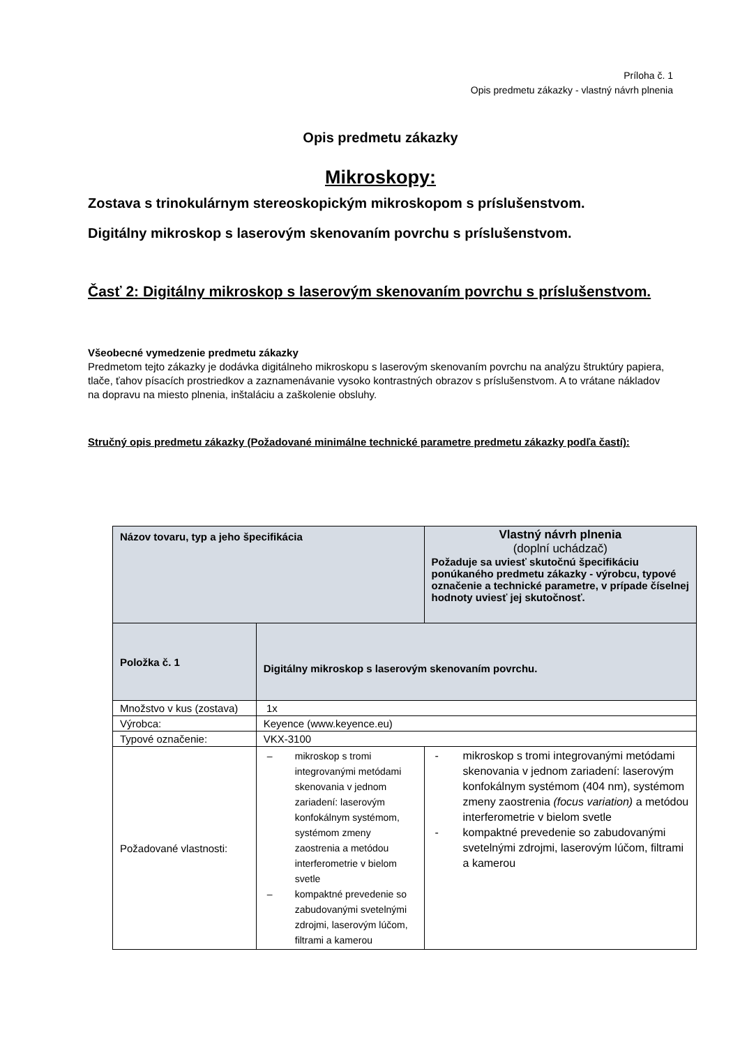Príloha č. 1
Opis predmetu zákazky - vlastný návrh plnenia
Opis predmetu zákazky
Mikroskopy:
Zostava s trinokulárnym stereoskopickým mikroskopom s príslušenstvom.
Digitálny mikroskop s laserovým skenovaním povrchu s príslušenstvom.
Časť 2: Digitálny mikroskop s laserovým skenovaním povrchu s príslušenstvom.
Všeobecné vymedzenie predmetu zákazky
Predmetom tejto zákazky je dodávka digitálneho mikroskopu s laserovým skenovaním povrchu na analýzu štruktúry papiera, tlače, ťahov písacích prostriedkov a zaznamenávanie vysoko kontrastných obrazov s príslušenstvom. A to vrátane nákladov na dopravu na miesto plnenia, inštaláciu a zaškolenie obsluhy.
Stručný opis predmetu zákazky (Požadované minimálne technické parametre predmetu zákazky podľa častí):
| Názov tovaru, typ a jeho špecifikácia | | Vlastný návrh plnenia (doplní uchádzač) Požaduje sa uviesť skutočnú špecifikáciu ponúkaného predmetu zákazky - výrobcu, typové označenie a technické parametre, v prípade číselnej hodnoty uviesť jej skutočnosť. |
| Položka č. 1 | Digitálny mikroskop s laserovým skenovaním povrchu. | |
| Množstvo v kus (zostava) | 1x | |
| Výrobca: | Keyence (www.keyence.eu) | |
| Typové označenie: | VKX-3100 | |
| Požadované vlastnosti: | – mikroskop s tromi integrovanými metódami skenovania v jednom zariadení: laserovým konfokálnym systémom, systémom zmeny zaostrenia a metódou interferometrie v bielom svetle – kompaktné prevedenie so zabudovanými svetelnými zdrojmi, laserovým lúčom, filtrami a kamerou | - mikroskop s tromi integrovanými metódami skenovania v jednom zariadení: laserovým konfokálnym systémom (404 nm), systémom zmeny zaostrenia (focus variation) a metódou interferometrie v bielom svetle - kompaktné prevedenie so zabudovanými svetelnými zdrojmi, laserovým lúčom, filtrami a kamerou |